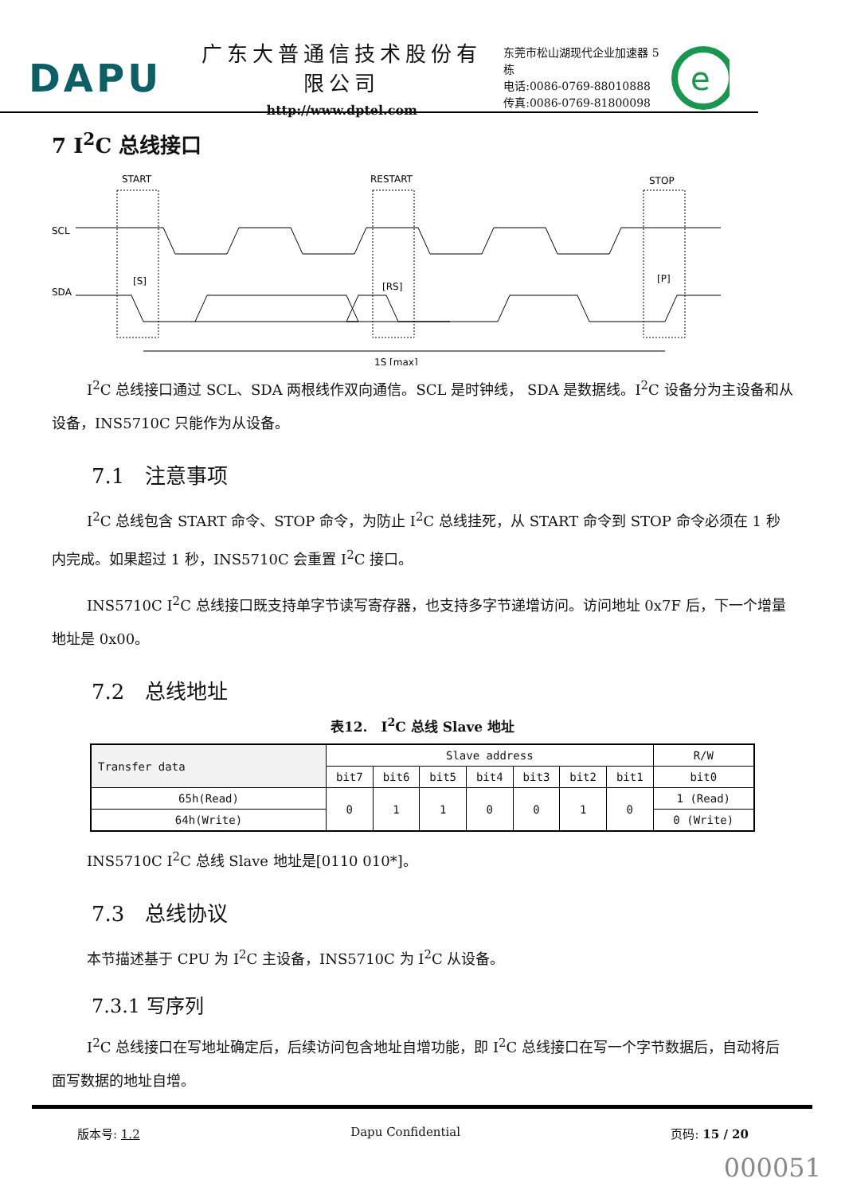DAPU
广东大普通信技术股份有限公司
http://www.dptel.com
东莞市松山湖现代企业加速器 5 栋
电话:0086-0769-88010888
传真:0086-0769-81800098
e
7 I<sup>2</sup>C 总线接口
START
RESTART
STOP
SCL
SDA
[S]
[RS]
[P]
1S [max]
I<sup>2</sup>C 总线接口通过 SCL、SDA 两根线作双向通信。SCL 是时钟线， SDA 是数据线。I<sup>2</sup>C 设备分为主设备和从设备，INS5710C 只能作为从设备。
7.1　注意事项
I<sup>2</sup>C 总线包含 START 命令、STOP 命令，为防止 I<sup>2</sup>C 总线挂死，从 START 命令到 STOP 命令必须在 1 秒内完成。如果超过 1 秒，INS5710C 会重置 I<sup>2</sup>C 接口。
INS5710C I<sup>2</sup>C 总线接口既支持单字节读写寄存器，也支持多字节递增访问。访问地址 0x7F 后，下一个增量地址是 0x00。
7.2　总线地址
表12.　I<sup>2</sup>C 总线 Slave 地址
| Transfer data | Slave address | | | | | | | R/W |
| | bit7 | bit6 | bit5 | bit4 | bit3 | bit2 | bit1 | bit0 |
| 65h(Read) | 0 | 1 | 1 | 0 | 0 | 1 | 0 | 1 (Read) |
| 64h(Write) | | | | | | | | 0 (Write) |
INS5710C I<sup>2</sup>C 总线 Slave 地址是[0110 010*]。
7.3　总线协议
本节描述基于 CPU 为 I<sup>2</sup>C 主设备，INS5710C 为 I<sup>2</sup>C 从设备。
7.3.1 写序列
I<sup>2</sup>C 总线接口在写地址确定后，后续访问包含地址自增功能，即 I<sup>2</sup>C 总线接口在写一个字节数据后，自动将后面写数据的地址自增。
版本号: 1.2 Dapu Confidential 页码: 15 / 20
000051